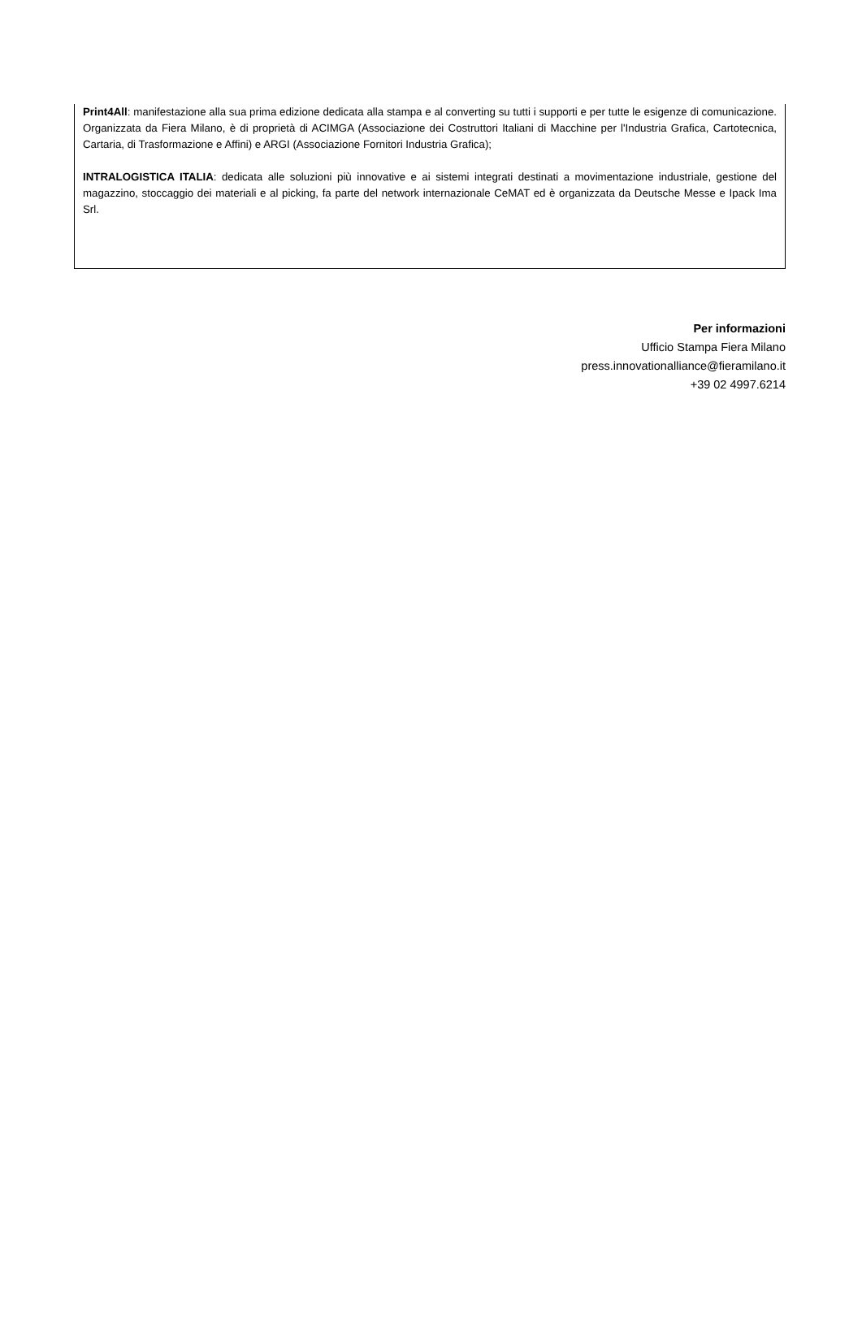Print4All: manifestazione alla sua prima edizione dedicata alla stampa e al converting su tutti i supporti e per tutte le esigenze di comunicazione. Organizzata da Fiera Milano, è di proprietà di ACIMGA (Associazione dei Costruttori Italiani di Macchine per l'Industria Grafica, Cartotecnica, Cartaria, di Trasformazione e Affini) e ARGI (Associazione Fornitori Industria Grafica);
INTRALOGISTICA ITALIA: dedicata alle soluzioni più innovative e ai sistemi integrati destinati a movimentazione industriale, gestione del magazzino, stoccaggio dei materiali e al picking, fa parte del network internazionale CeMAT ed è organizzata da Deutsche Messe e Ipack Ima Srl.
Per informazioni
Ufficio Stampa Fiera Milano
press.innovationalliance@fieramilano.it
+39 02 4997.6214